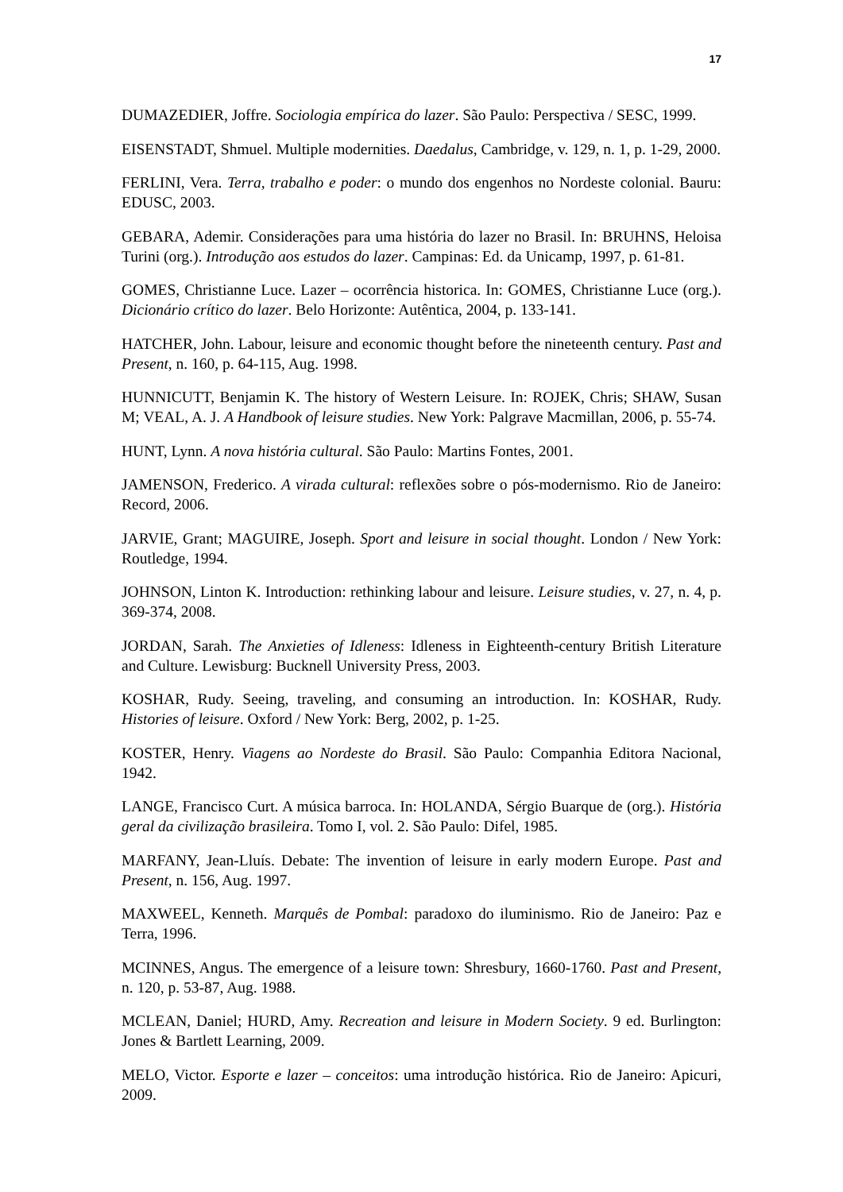17
DUMAZEDIER, Joffre. Sociologia empírica do lazer. São Paulo: Perspectiva / SESC, 1999.
EISENSTADT, Shmuel. Multiple modernities. Daedalus, Cambridge, v. 129, n. 1, p. 1-29, 2000.
FERLINI, Vera. Terra, trabalho e poder: o mundo dos engenhos no Nordeste colonial. Bauru: EDUSC, 2003.
GEBARA, Ademir. Considerações para uma história do lazer no Brasil. In: BRUHNS, Heloisa Turini (org.). Introdução aos estudos do lazer. Campinas: Ed. da Unicamp, 1997, p. 61-81.
GOMES, Christianne Luce. Lazer – ocorrência historica. In: GOMES, Christianne Luce (org.). Dicionário crítico do lazer. Belo Horizonte: Autêntica, 2004, p. 133-141.
HATCHER, John. Labour, leisure and economic thought before the nineteenth century. Past and Present, n. 160, p. 64-115, Aug. 1998.
HUNNICUTT, Benjamin K. The history of Western Leisure. In: ROJEK, Chris; SHAW, Susan M; VEAL, A. J. A Handbook of leisure studies. New York: Palgrave Macmillan, 2006, p. 55-74.
HUNT, Lynn. A nova história cultural. São Paulo: Martins Fontes, 2001.
JAMENSON, Frederico. A virada cultural: reflexões sobre o pós-modernismo. Rio de Janeiro: Record, 2006.
JARVIE, Grant; MAGUIRE, Joseph. Sport and leisure in social thought. London / New York: Routledge, 1994.
JOHNSON, Linton K. Introduction: rethinking labour and leisure. Leisure studies, v. 27, n. 4, p. 369-374, 2008.
JORDAN, Sarah. The Anxieties of Idleness: Idleness in Eighteenth-century British Literature and Culture. Lewisburg: Bucknell University Press, 2003.
KOSHAR, Rudy. Seeing, traveling, and consuming an introduction. In: KOSHAR, Rudy. Histories of leisure. Oxford / New York: Berg, 2002, p. 1-25.
KOSTER, Henry. Viagens ao Nordeste do Brasil. São Paulo: Companhia Editora Nacional, 1942.
LANGE, Francisco Curt. A música barroca. In: HOLANDA, Sérgio Buarque de (org.). História geral da civilização brasileira. Tomo I, vol. 2. São Paulo: Difel, 1985.
MARFANY, Jean-Lluís. Debate: The invention of leisure in early modern Europe. Past and Present, n. 156, Aug. 1997.
MAXWEEL, Kenneth. Marquês de Pombal: paradoxo do iluminismo. Rio de Janeiro: Paz e Terra, 1996.
MCINNES, Angus. The emergence of a leisure town: Shresbury, 1660-1760. Past and Present, n. 120, p. 53-87, Aug. 1988.
MCLEAN, Daniel; HURD, Amy. Recreation and leisure in Modern Society. 9 ed. Burlington: Jones & Bartlett Learning, 2009.
MELO, Victor. Esporte e lazer – conceitos: uma introdução histórica. Rio de Janeiro: Apicuri, 2009.